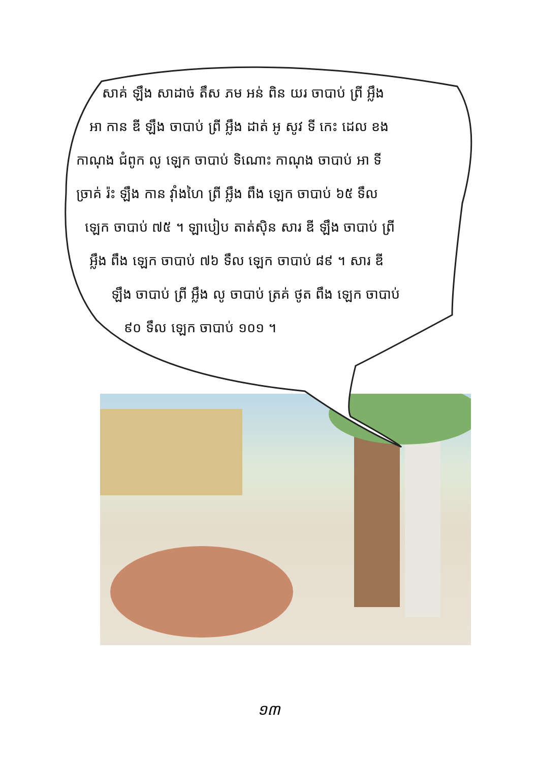សាគ់ ឡឹង សាដាច់ តឹស ភម អន់ ពិន យរ ចាបាប់ ព្រី អ្លឹង
អា កាន ឌី ឡឹង ចាបាប់ ព្រី អ្លឹង ដាត់ អូ សូវ ទី កេះ ដេល ខង
កាណុង ជំពូក លូ ឡេក ចាបាប់ ទិណោះ កាណុង ចាបាប់ អា ទី
ច្រាគ់ រ៉ះ ឡឹង កាន វ៉ាំងហៃ ព្រី អ្លឹង ពឹង ឡេក ចាបាប់ ៦៥ ទឹល
ឡេក ចាបាប់ ៧៥ ។ ឡាបៀប តាត់ស៊ិន សារ ឌី ឡឹង ចាបាប់ ព្រី
អ្លឹង ពឹង ឡេក ចាបាប់ ៧៦ ទឹល ឡេក ចាបាប់ ៨៩ ។ សារ ឌី
ឡឹង ចាបាប់ ព្រី អ្លឹង លូ ចាបាប់ ត្រគ់ ថូត ពឹង ឡេក ចាបាប់
៩០ ទឹល ឡេក ចាបាប់ ១០១ ។
១៣